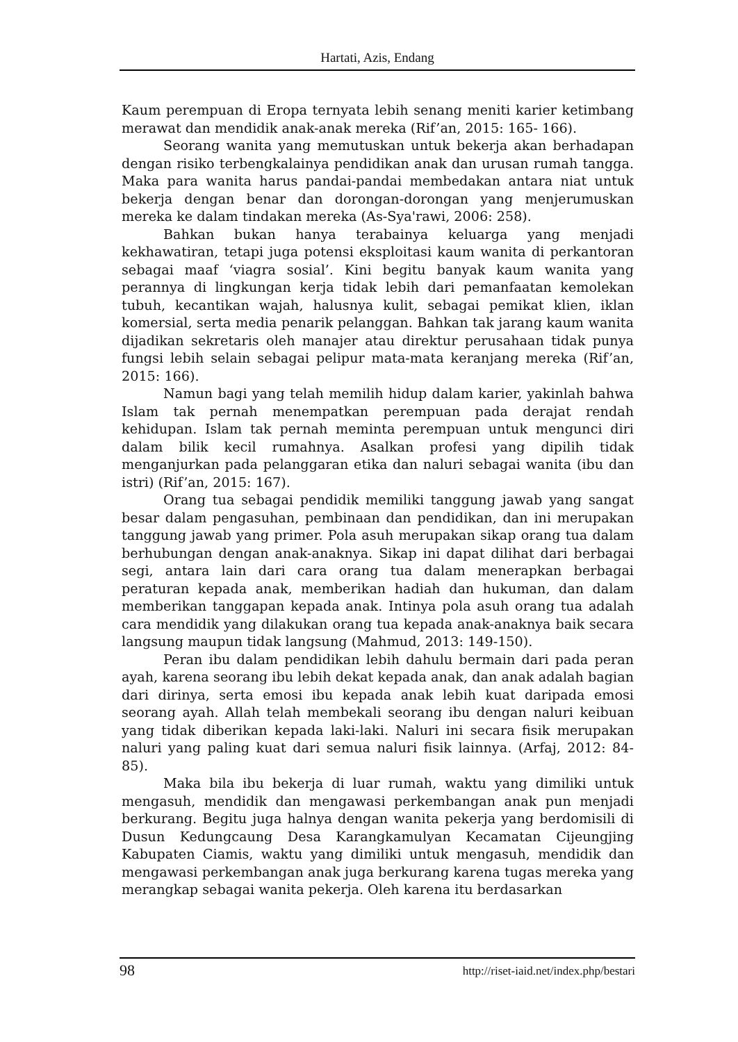Hartati, Azis, Endang
Kaum perempuan di Eropa ternyata lebih senang meniti karier ketimbang merawat dan mendidik anak-anak mereka (Rif’an, 2015: 165- 166).
Seorang wanita yang memutuskan untuk bekerja akan berhadapan dengan risiko terbengkalainya pendidikan anak dan urusan rumah tangga. Maka para wanita harus pandai-pandai membedakan antara niat untuk bekerja dengan benar dan dorongan-dorongan yang menjerumuskan mereka ke dalam tindakan mereka (As-Sya'rawi, 2006: 258).
Bahkan bukan hanya terabainya keluarga yang menjadi kekhawatiran, tetapi juga potensi eksploitasi kaum wanita di perkantoran sebagai maaf ‘viagra sosial’. Kini begitu banyak kaum wanita yang perannya di lingkungan kerja tidak lebih dari pemanfaatan kemolekan tubuh, kecantikan wajah, halusnya kulit, sebagai pemikat klien, iklan komersial, serta media penarik pelanggan. Bahkan tak jarang kaum wanita dijadikan sekretaris oleh manajer atau direktur perusahaan tidak punya fungsi lebih selain sebagai pelipur mata-mata keranjang mereka (Rif’an, 2015: 166).
Namun bagi yang telah memilih hidup dalam karier, yakinlah bahwa Islam tak pernah menempatkan perempuan pada derajat rendah kehidupan. Islam tak pernah meminta perempuan untuk mengunci diri dalam bilik kecil rumahnya. Asalkan profesi yang dipilih tidak menganjurkan pada pelanggaran etika dan naluri sebagai wanita (ibu dan istri) (Rif’an, 2015: 167).
Orang tua sebagai pendidik memiliki tanggung jawab yang sangat besar dalam pengasuhan, pembinaan dan pendidikan, dan ini merupakan tanggung jawab yang primer. Pola asuh merupakan sikap orang tua dalam berhubungan dengan anak-anaknya. Sikap ini dapat dilihat dari berbagai segi, antara lain dari cara orang tua dalam menerapkan berbagai peraturan kepada anak, memberikan hadiah dan hukuman, dan dalam memberikan tanggapan kepada anak. Intinya pola asuh orang tua adalah cara mendidik yang dilakukan orang tua kepada anak-anaknya baik secara langsung maupun tidak langsung (Mahmud, 2013: 149-150).
Peran ibu dalam pendidikan lebih dahulu bermain dari pada peran ayah, karena seorang ibu lebih dekat kepada anak, dan anak adalah bagian dari dirinya, serta emosi ibu kepada anak lebih kuat daripada emosi seorang ayah. Allah telah membekali seorang ibu dengan naluri keibuan yang tidak diberikan kepada laki-laki. Naluri ini secara fisik merupakan naluri yang paling kuat dari semua naluri fisik lainnya. (Arfaj, 2012: 84-85).
Maka bila ibu bekerja di luar rumah, waktu yang dimiliki untuk mengasuh, mendidik dan mengawasi perkembangan anak pun menjadi berkurang. Begitu juga halnya dengan wanita pekerja yang berdomisili di Dusun Kedungcaung Desa Karangkamulyan Kecamatan Cijeungjing Kabupaten Ciamis, waktu yang dimiliki untuk mengasuh, mendidik dan mengawasi perkembangan anak juga berkurang karena tugas mereka yang merangkap sebagai wanita pekerja. Oleh karena itu berdasarkan
98 http://riset-iaid.net/index.php/bestari